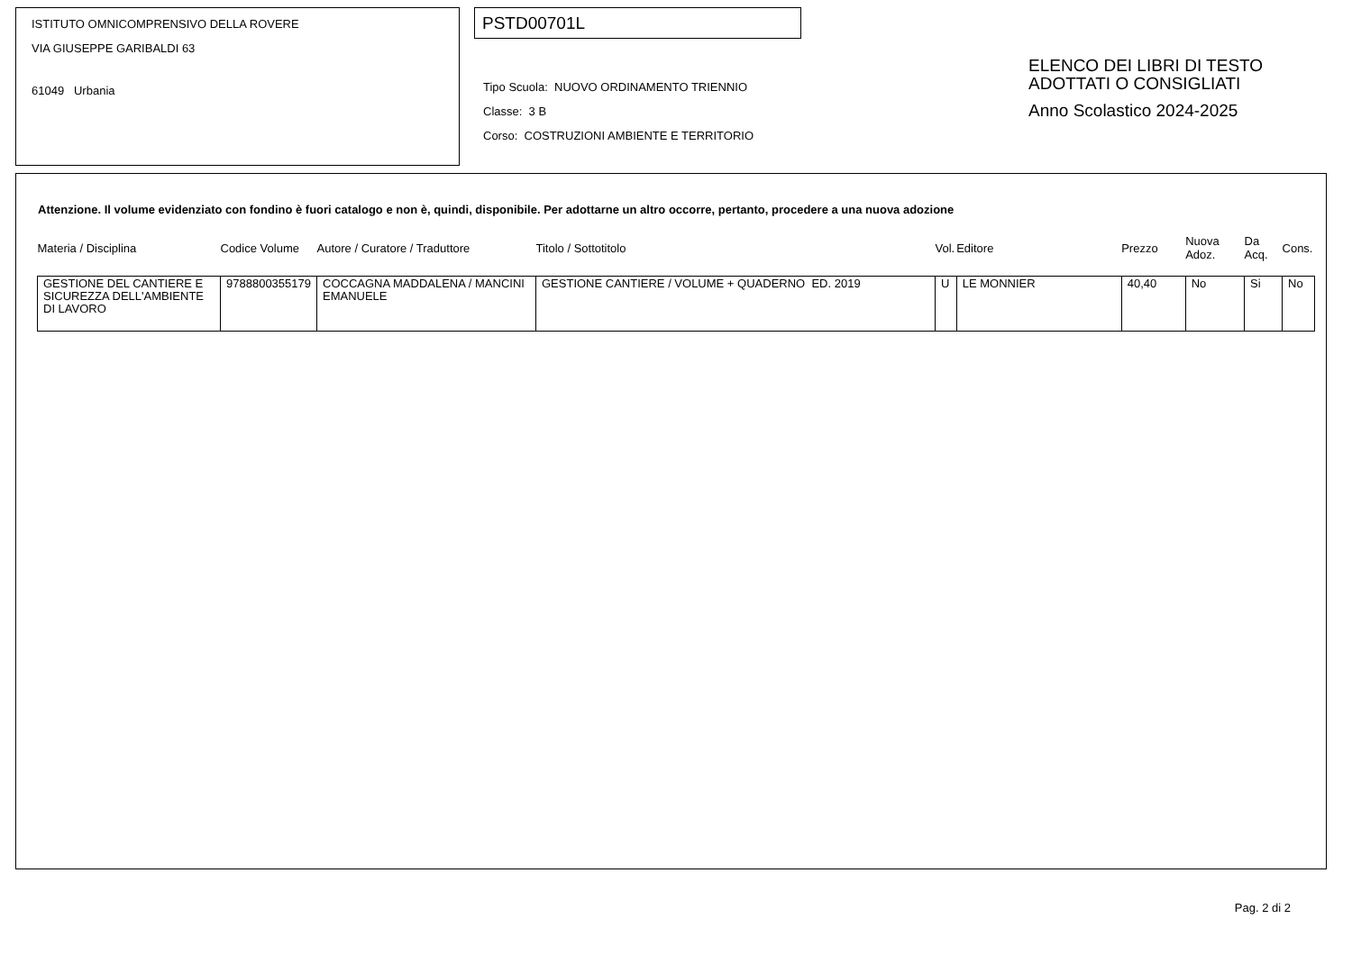ISTITUTO OMNICOMPRENSIVO DELLA ROVERE
VIA GIUSEPPE GARIBALDI 63
61049 Urbania
PSTD00701L
Tipo Scuola: NUOVO ORDINAMENTO TRIENNIO
Classe: 3 B
Corso: COSTRUZIONI AMBIENTE E TERRITORIO
ELENCO DEI LIBRI DI TESTO
ADOTTATI O CONSIGLIATI
Anno Scolastico 2024-2025
Attenzione. Il volume evidenziato con fondino è fuori catalogo e non è, quindi, disponibile. Per adottarne un altro occorre, pertanto, procedere a una nuova adozione
| Materia / Disciplina | Codice Volume | Autore / Curatore / Traduttore | Titolo / Sottotitolo | Vol. | Editore | Prezzo | Nuova Adoz. | Da Acq. | Cons. |
| --- | --- | --- | --- | --- | --- | --- | --- | --- | --- |
| GESTIONE DEL CANTIERE E SICUREZZA DELL'AMBIENTE DI LAVORO | 9788800355179 | COCCAGNA MADDALENA / MANCINI EMANUELE | GESTIONE CANTIERE / VOLUME + QUADERNO ED. 2019 | U | LE MONNIER | 40,40 | No | Si | No |
Pag. 2 di 2